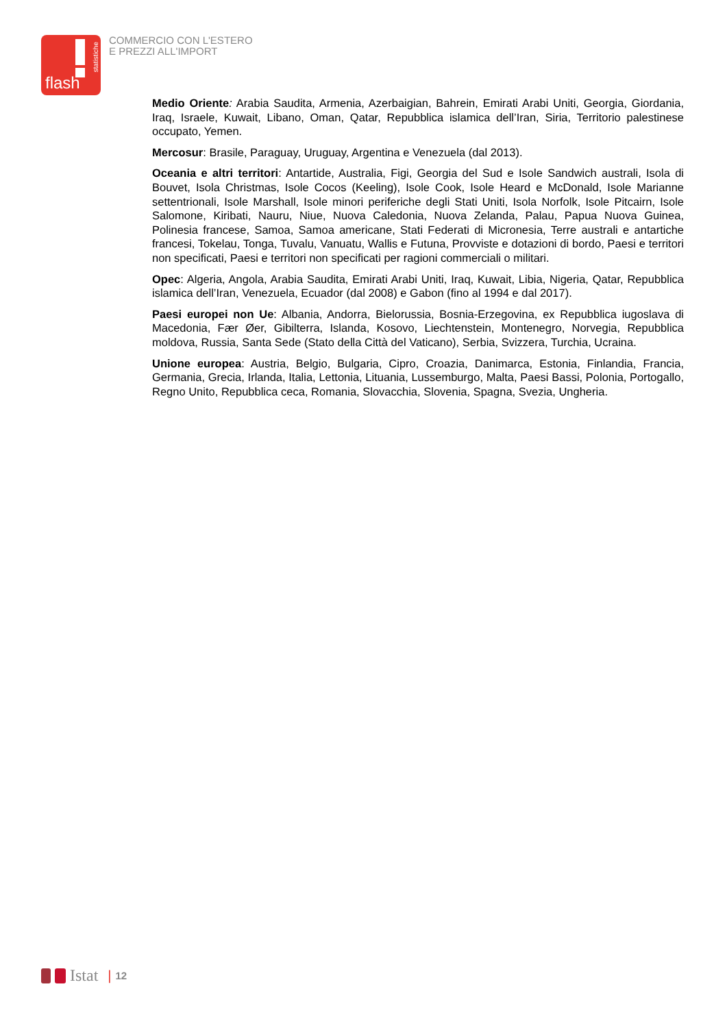statistiche
flash
COMMERCIO CON L'ESTERO
E PREZZI ALL'IMPORT
Medio Oriente: Arabia Saudita, Armenia, Azerbaigian, Bahrein, Emirati Arabi Uniti, Georgia, Giordania, Iraq, Israele, Kuwait, Libano, Oman, Qatar, Repubblica islamica dell’Iran, Siria, Territorio palestinese occupato, Yemen.
Mercosur: Brasile, Paraguay, Uruguay, Argentina e Venezuela (dal 2013).
Oceania e altri territori: Antartide, Australia, Figi, Georgia del Sud e Isole Sandwich australi, Isola di Bouvet, Isola Christmas, Isole Cocos (Keeling), Isole Cook, Isole Heard e McDonald, Isole Marianne settentrionali, Isole Marshall, Isole minori periferiche degli Stati Uniti, Isola Norfolk, Isole Pitcairn, Isole Salomone, Kiribati, Nauru, Niue, Nuova Caledonia, Nuova Zelanda, Palau, Papua Nuova Guinea, Polinesia francese, Samoa, Samoa americane, Stati Federati di Micronesia, Terre australi e antartiche francesi, Tokelau, Tonga, Tuvalu, Vanuatu, Wallis e Futuna, Provviste e dotazioni di bordo, Paesi e territori non specificati, Paesi e territori non specificati per ragioni commerciali o militari.
Opec: Algeria, Angola, Arabia Saudita, Emirati Arabi Uniti, Iraq, Kuwait, Libia, Nigeria, Qatar, Repubblica islamica dell’Iran, Venezuela, Ecuador (dal 2008) e Gabon (fino al 1994 e dal 2017).
Paesi europei non Ue: Albania, Andorra, Bielorussia, Bosnia-Erzegovina, ex Repubblica iugoslava di Macedonia, Fær Øer, Gibilterra, Islanda, Kosovo, Liechtenstein, Montenegro, Norvegia, Repubblica moldova, Russia, Santa Sede (Stato della Città del Vaticano), Serbia, Svizzera, Turchia, Ucraina.
Unione europea: Austria, Belgio, Bulgaria, Cipro, Croazia, Danimarca, Estonia, Finlandia, Francia, Germania, Grecia, Irlanda, Italia, Lettonia, Lituania, Lussemburgo, Malta, Paesi Bassi, Polonia, Portogallo, Regno Unito, Repubblica ceca, Romania, Slovacchia, Slovenia, Spagna, Svezia, Ungheria.
Istat | 12